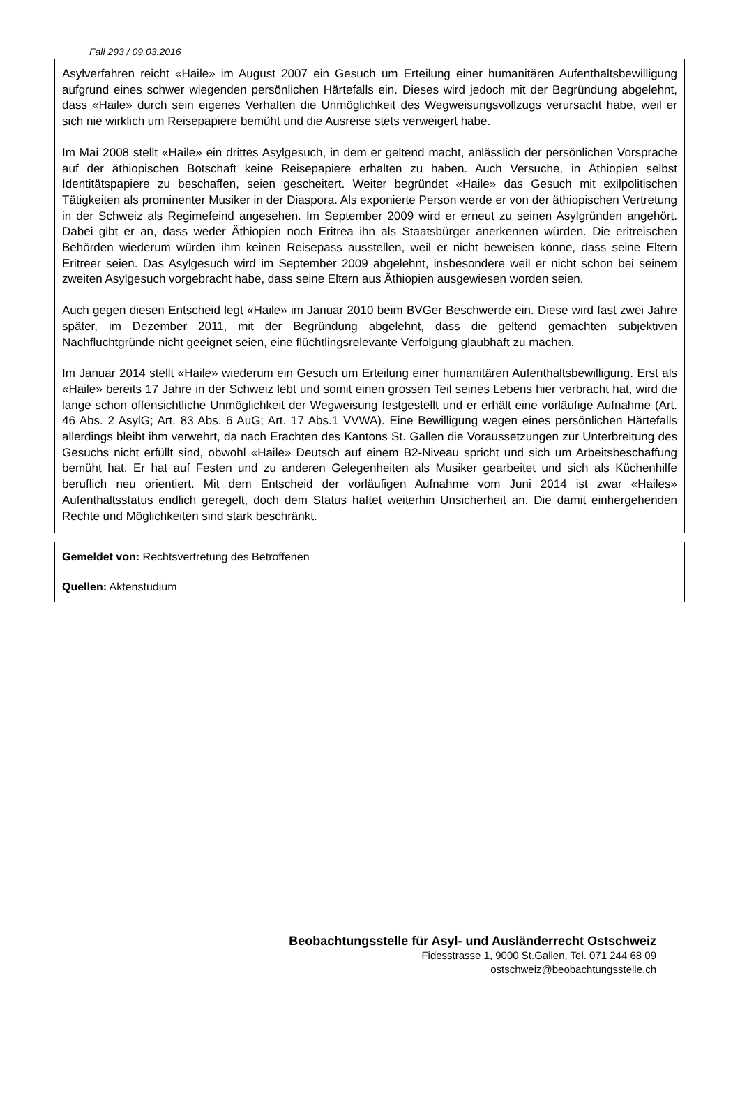Fall 293 / 09.03.2016
Asylverfahren reicht «Haile» im August 2007 ein Gesuch um Erteilung einer humanitären Aufenthaltsbewilligung aufgrund eines schwer wiegenden persönlichen Härtefalls ein. Dieses wird jedoch mit der Begründung abgelehnt, dass «Haile» durch sein eigenes Verhalten die Unmöglichkeit des Wegweisungsvollzugs verursacht habe, weil er sich nie wirklich um Reisepapiere bemüht und die Ausreise stets verweigert habe.
Im Mai 2008 stellt «Haile» ein drittes Asylgesuch, in dem er geltend macht, anlässlich der persönlichen Vorsprache auf der äthiopischen Botschaft keine Reisepapiere erhalten zu haben. Auch Versuche, in Äthiopien selbst Identitätspapiere zu beschaffen, seien gescheitert. Weiter begründet «Haile» das Gesuch mit exilpolitischen Tätigkeiten als prominenter Musiker in der Diaspora. Als exponierte Person werde er von der äthiopischen Vertretung in der Schweiz als Regimefeind angesehen. Im September 2009 wird er erneut zu seinen Asylgründen angehört. Dabei gibt er an, dass weder Äthiopien noch Eritrea ihn als Staatsbürger anerkennen würden. Die eritreischen Behörden wiederum würden ihm keinen Reisepass ausstellen, weil er nicht beweisen könne, dass seine Eltern Eritreer seien. Das Asylgesuch wird im September 2009 abgelehnt, insbesondere weil er nicht schon bei seinem zweiten Asylgesuch vorgebracht habe, dass seine Eltern aus Äthiopien ausgewiesen worden seien.
Auch gegen diesen Entscheid legt «Haile» im Januar 2010 beim BVGer Beschwerde ein. Diese wird fast zwei Jahre später, im Dezember 2011, mit der Begründung abgelehnt, dass die geltend gemachten subjektiven Nachfluchtgründe nicht geeignet seien, eine flüchtlingsrelevante Verfolgung glaubhaft zu machen.
Im Januar 2014 stellt «Haile» wiederum ein Gesuch um Erteilung einer humanitären Aufenthaltsbewilligung. Erst als «Haile» bereits 17 Jahre in der Schweiz lebt und somit einen grossen Teil seines Lebens hier verbracht hat, wird die lange schon offensichtliche Unmöglichkeit der Wegweisung festgestellt und er erhält eine vorläufige Aufnahme (Art. 46 Abs. 2 AsylG; Art. 83 Abs. 6 AuG; Art. 17 Abs.1 VVWA). Eine Bewilligung wegen eines persönlichen Härtefalls allerdings bleibt ihm verwehrt, da nach Erachten des Kantons St. Gallen die Voraussetzungen zur Unterbreitung des Gesuchs nicht erfüllt sind, obwohl «Haile» Deutsch auf einem B2-Niveau spricht und sich um Arbeitsbeschaffung bemüht hat. Er hat auf Festen und zu anderen Gelegenheiten als Musiker gearbeitet und sich als Küchenhilfe beruflich neu orientiert. Mit dem Entscheid der vorläufigen Aufnahme vom Juni 2014 ist zwar «Hailes» Aufenthaltsstatus endlich geregelt, doch dem Status haftet weiterhin Unsicherheit an. Die damit einhergehenden Rechte und Möglichkeiten sind stark beschränkt.
| Gemeldet von: Rechtsvertretung des Betroffenen |
| Quellen: Aktenstudium |
Beobachtungsstelle für Asyl- und Ausländerrecht Ostschweiz
Fidesstrasse 1, 9000 St.Gallen, Tel. 071 244 68 09
ostschweiz@beobachtungsstelle.ch